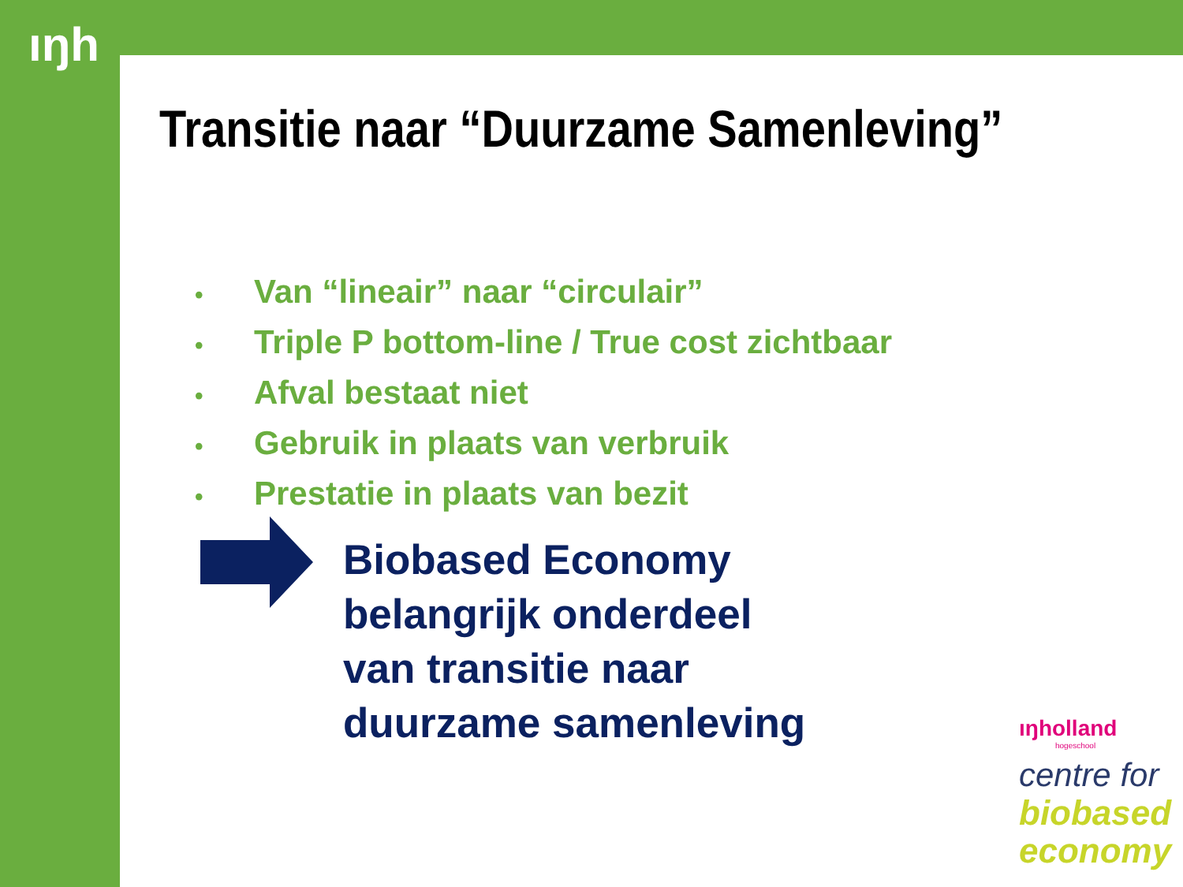ıŋh
Transitie naar “Duurzame Samenleving”
• Van “lineair” naar “circulair”
• Triple P bottom-line / True cost zichtbaar
• Afval bestaat niet
• Gebruik in plaats van verbruik
• Prestatie in plaats van bezit
Biobased Economy
belangrijk onderdeel
van transitie naar
duurzame samenleving
ıŋholland
hogeschool
centre for
biobased
economy